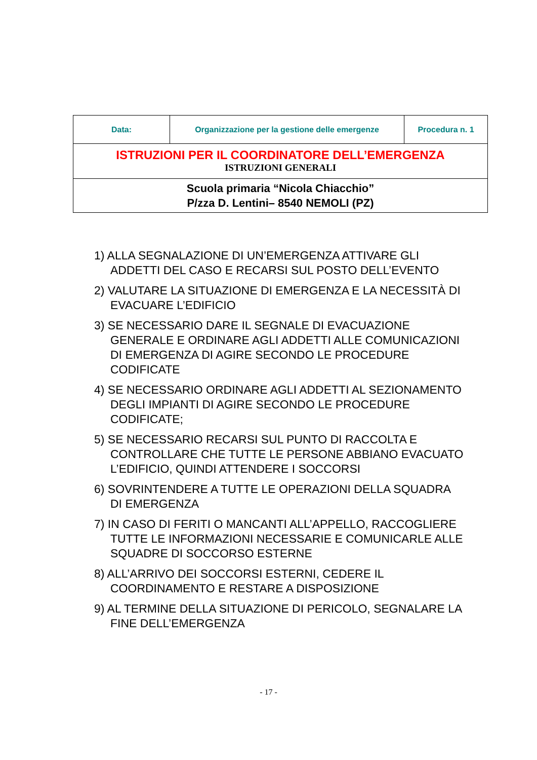| Data: | Organizzazione per la gestione delle emergenze | Procedura n. 1 |
| ISTRUZIONI PER IL COORDINATORE DELL’EMERGENZA ISTRUZIONI GENERALI | | |
| Scuola primaria “Nicola Chiacchio” P/zza D. Lentini– 8540 NEMOLI (PZ) | | |
1) ALLA SEGNALAZIONE DI UN’EMERGENZA ATTIVARE GLI ADDETTI DEL CASO E RECARSI SUL POSTO DELL’EVENTO
2) VALUTARE LA SITUAZIONE DI EMERGENZA E LA NECESSITÀ DI EVACUARE L’EDIFICIO
3) SE NECESSARIO DARE IL SEGNALE DI EVACUAZIONE GENERALE E ORDINARE AGLI ADDETTI ALLE COMUNICAZIONI DI EMERGENZA DI AGIRE SECONDO LE PROCEDURE CODIFICATE
4) SE NECESSARIO ORDINARE AGLI ADDETTI AL SEZIONAMENTO DEGLI IMPIANTI DI AGIRE SECONDO LE PROCEDURE CODIFICATE;
5) SE NECESSARIO RECARSI SUL PUNTO DI RACCOLTA E CONTROLLARE CHE TUTTE LE PERSONE ABBIANO EVACUATO L’EDIFICIO, QUINDI ATTENDERE I SOCCORSI
6) SOVRINTENDERE A TUTTE LE OPERAZIONI DELLA SQUADRA DI EMERGENZA
7) IN CASO DI FERITI O MANCANTI ALL’APPELLO, RACCOGLIERE TUTTE LE INFORMAZIONI NECESSARIE E COMUNICARLE ALLE SQUADRE DI SOCCORSO ESTERNE
8) ALL’ARRIVO DEI SOCCORSI ESTERNI, CEDERE IL COORDINAMENTO E RESTARE A DISPOSIZIONE
9) AL TERMINE DELLA SITUAZIONE DI PERICOLO, SEGNALARE LA FINE DELL’EMERGENZA
- 17 -